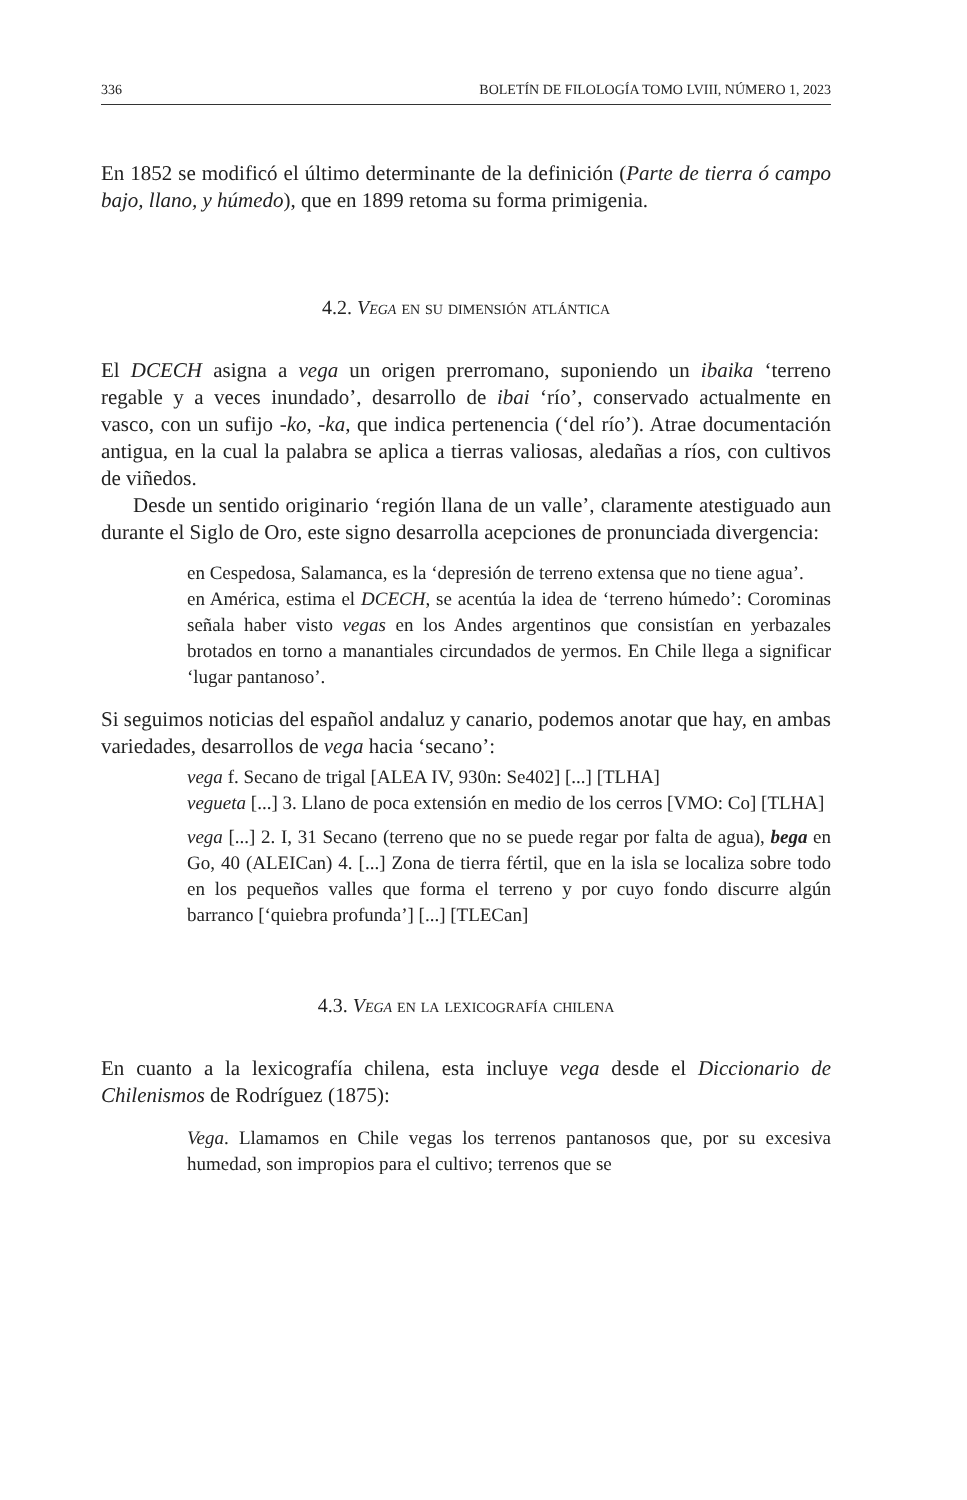336 BOLETÍN DE FILOLOGÍA TOMO LVIII, NÚMERO 1, 2023
En 1852 se modificó el último determinante de la definición (Parte de tierra ó campo bajo, llano, y húmedo), que en 1899 retoma su forma primigenia.
4.2. Vega en su dimensión atlántica
El DCECH asigna a vega un origen prerromano, suponiendo un ibaika ‘terreno regable y a veces inundado’, desarrollo de ibai ‘río’, conservado actualmente en vasco, con un sufijo -ko, -ka, que indica pertenencia (‘del río’). Atrae documentación antigua, en la cual la palabra se aplica a tierras valiosas, aledañas a ríos, con cultivos de viñedos.
Desde un sentido originario ‘región llana de un valle’, claramente atestiguado aun durante el Siglo de Oro, este signo desarrolla acepciones de pronunciada divergencia:
en Cespedosa, Salamanca, es la ‘depresión de terreno extensa que no tiene agua’.
en América, estima el DCECH, se acentúa la idea de ‘terreno húmedo’: Corominas señala haber visto vegas en los Andes argentinos que consistían en yerbazales brotados en torno a manantiales circundados de yermos. En Chile llega a significar ‘lugar pantanoso’.
Si seguimos noticias del español andaluz y canario, podemos anotar que hay, en ambas variedades, desarrollos de vega hacia ‘secano’:
vega f. Secano de trigal [ALEA IV, 930n: Se402] [...] [TLHA]
vegueta [...] 3. Llano de poca extensión en medio de los cerros [VMO: Co] [TLHA]
vega [...] 2. I, 31 Secano (terreno que no se puede regar por falta de agua), bega en Go, 40 (ALEICan) 4. [...] Zona de tierra fértil, que en la isla se localiza sobre todo en los pequeños valles que forma el terreno y por cuyo fondo discurre algún barranco [‘quiebra profunda’] [...] [TLECan]
4.3. Vega en la lexicografía chilena
En cuanto a la lexicografía chilena, esta incluye vega desde el Diccionario de Chilenismos de Rodríguez (1875):
Vega. Llamamos en Chile vegas los terrenos pantanosos que, por su excesiva humedad, son impropios para el cultivo; terrenos que se